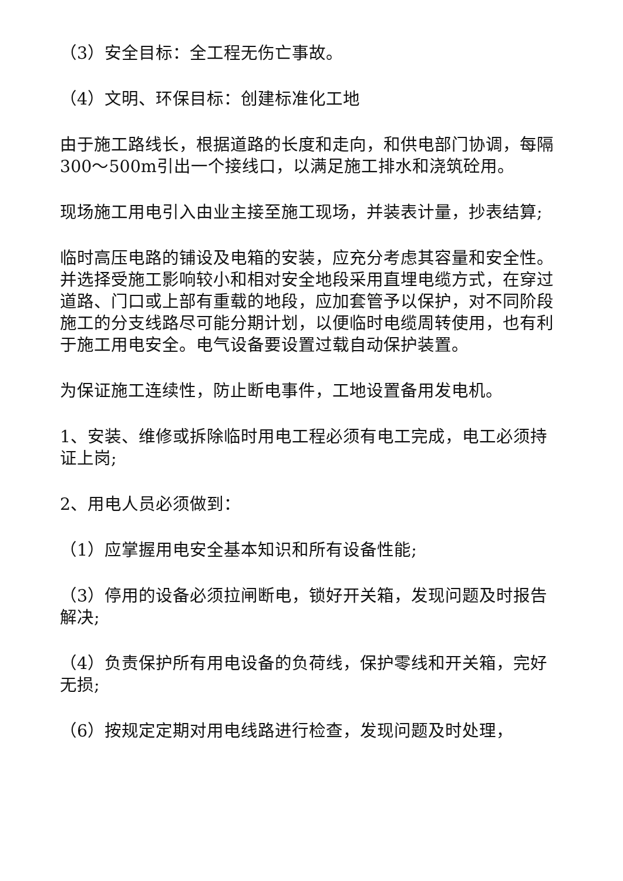（3）安全目标：全工程无伤亡事故。
（4）文明、环保目标：创建标准化工地
由于施工路线长，根据道路的长度和走向，和供电部门协调，每隔300～500m引出一个接线口，以满足施工排水和浇筑砼用。
现场施工用电引入由业主接至施工现场，并装表计量，抄表结算;
临时高压电路的铺设及电箱的安装，应充分考虑其容量和安全性。并选择受施工影响较小和相对安全地段采用直埋电缆方式，在穿过道路、门口或上部有重载的地段，应加套管予以保护，对不同阶段施工的分支线路尽可能分期计划，以便临时电缆周转使用，也有利于施工用电安全。电气设备要设置过载自动保护装置。
为保证施工连续性，防止断电事件，工地设置备用发电机。
1、安装、维修或拆除临时用电工程必须有电工完成，电工必须持证上岗;
2、用电人员必须做到：
（1）应掌握用电安全基本知识和所有设备性能;
（3）停用的设备必须拉闸断电，锁好开关箱，发现问题及时报告解决;
（4）负责保护所有用电设备的负荷线，保护零线和开关箱，完好无损;
（6）按规定定期对用电线路进行检查，发现问题及时处理，